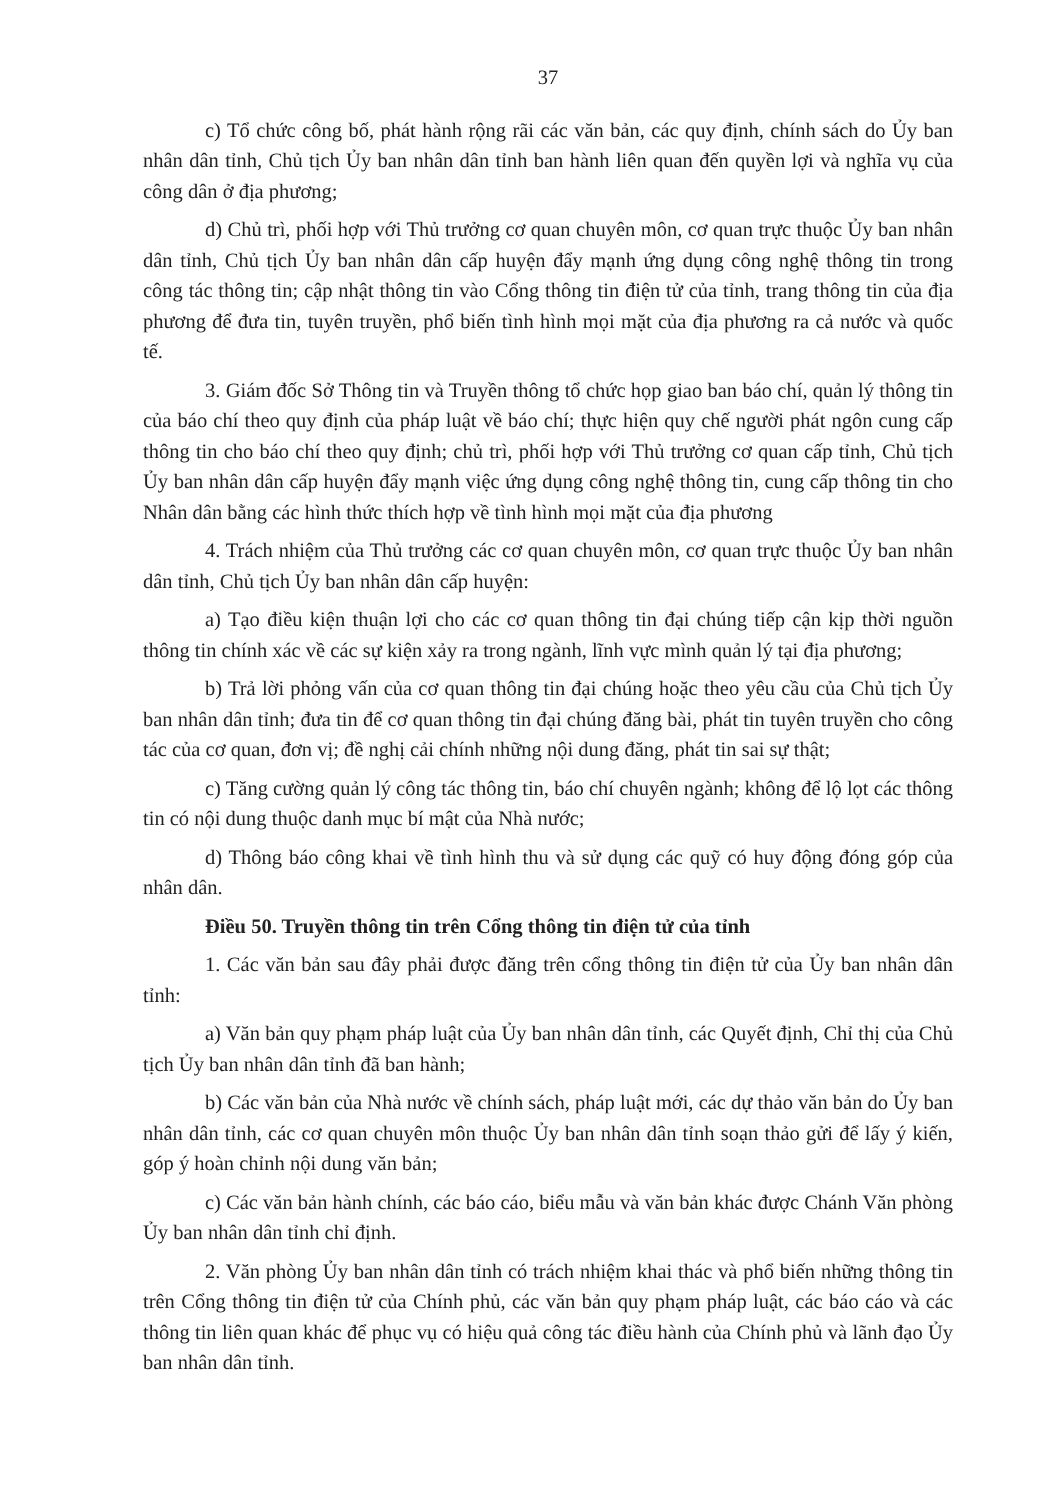37
c) Tổ chức công bố, phát hành rộng rãi các văn bản, các quy định, chính sách do Ủy ban nhân dân tỉnh, Chủ tịch Ủy ban nhân dân tỉnh ban hành liên quan đến quyền lợi và nghĩa vụ của công dân ở địa phương;
d) Chủ trì, phối hợp với Thủ trưởng cơ quan chuyên môn, cơ quan trực thuộc Ủy ban nhân dân tỉnh, Chủ tịch Ủy ban nhân dân cấp huyện đẩy mạnh ứng dụng công nghệ thông tin trong công tác thông tin; cập nhật thông tin vào Cổng thông tin điện tử của tỉnh, trang thông tin của địa phương để đưa tin, tuyên truyền, phổ biến tình hình mọi mặt của địa phương ra cả nước và quốc tế.
3. Giám đốc Sở Thông tin và Truyền thông tổ chức họp giao ban báo chí, quản lý thông tin của báo chí theo quy định của pháp luật về báo chí; thực hiện quy chế người phát ngôn cung cấp thông tin cho báo chí theo quy định; chủ trì, phối hợp với Thủ trưởng cơ quan cấp tỉnh, Chủ tịch Ủy ban nhân dân cấp huyện đẩy mạnh việc ứng dụng công nghệ thông tin, cung cấp thông tin cho Nhân dân bằng các hình thức thích hợp về tình hình mọi mặt của địa phương
4. Trách nhiệm của Thủ trưởng các cơ quan chuyên môn, cơ quan trực thuộc Ủy ban nhân dân tỉnh, Chủ tịch Ủy ban nhân dân cấp huyện:
a) Tạo điều kiện thuận lợi cho các cơ quan thông tin đại chúng tiếp cận kịp thời nguồn thông tin chính xác về các sự kiện xảy ra trong ngành, lĩnh vực mình quản lý tại địa phương;
b) Trả lời phỏng vấn của cơ quan thông tin đại chúng hoặc theo yêu cầu của Chủ tịch Ủy ban nhân dân tỉnh; đưa tin để cơ quan thông tin đại chúng đăng bài, phát tin tuyên truyền cho công tác của cơ quan, đơn vị; đề nghị cải chính những nội dung đăng, phát tin sai sự thật;
c) Tăng cường quản lý công tác thông tin, báo chí chuyên ngành; không để lộ lọt các thông tin có nội dung thuộc danh mục bí mật của Nhà nước;
d) Thông báo công khai về tình hình thu và sử dụng các quỹ có huy động đóng góp của nhân dân.
Điều 50. Truyền thông tin trên Cổng thông tin điện tử của tỉnh
1. Các văn bản sau đây phải được đăng trên cổng thông tin điện tử của Ủy ban nhân dân tỉnh:
a) Văn bản quy phạm pháp luật của Ủy ban nhân dân tỉnh, các Quyết định, Chỉ thị của Chủ tịch Ủy ban nhân dân tỉnh đã ban hành;
b) Các văn bản của Nhà nước về chính sách, pháp luật mới, các dự thảo văn bản do Ủy ban nhân dân tỉnh, các cơ quan chuyên môn thuộc Ủy ban nhân dân tỉnh soạn thảo gửi để lấy ý kiến, góp ý hoàn chỉnh nội dung văn bản;
c) Các văn bản hành chính, các báo cáo, biểu mẫu và văn bản khác được Chánh Văn phòng Ủy ban nhân dân tỉnh chỉ định.
2. Văn phòng Ủy ban nhân dân tỉnh có trách nhiệm khai thác và phổ biến những thông tin trên Cổng thông tin điện tử của Chính phủ, các văn bản quy phạm pháp luật, các báo cáo và các thông tin liên quan khác để phục vụ có hiệu quả công tác điều hành của Chính phủ và lãnh đạo Ủy ban nhân dân tỉnh.